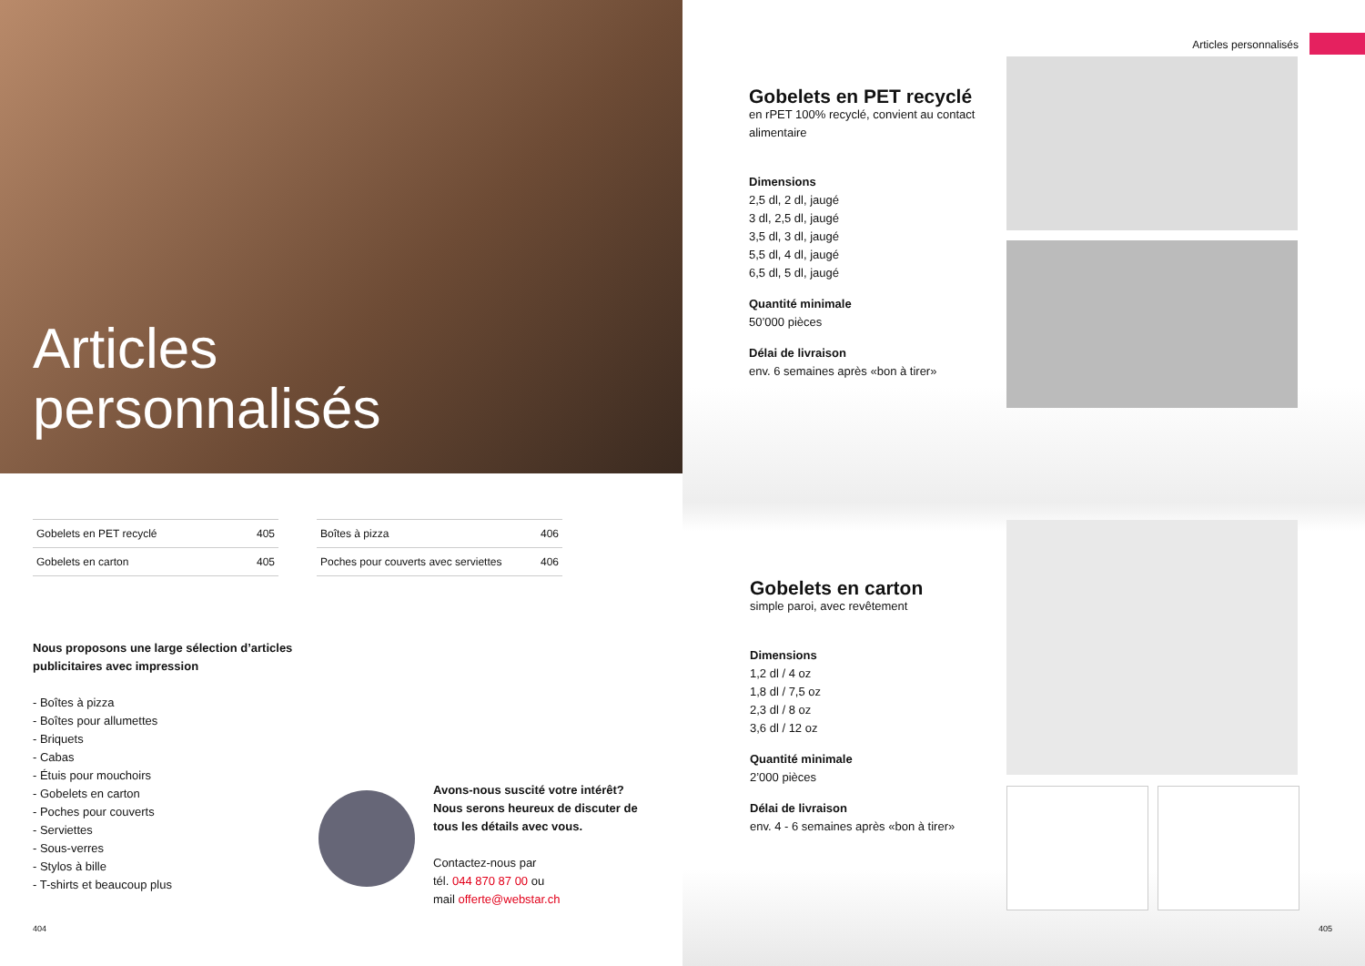Articles
personnalisés
| Gobelets en PET recyclé | 405 |
| Gobelets en carton | 405 |
| Boîtes à pizza | 406 |
| Poches pour couverts avec serviettes | 406 |
Nous proposons une large sélection d’articles publicitaires avec impression
- Boîtes à pizza
- Boîtes pour allumettes
- Briquets
- Cabas
- Étuis pour mouchoirs
- Gobelets en carton
- Poches pour couverts
- Serviettes
- Sous-verres
- Stylos à bille
- T-shirts et beaucoup plus
Avons-nous suscité votre intérêt? Nous serons heureux de discuter de tous les détails avec vous.
Contactez-nous par
tél. 044 870 87 00 ou
mail offerte@webstar.ch
404
Articles personnalisés
Gobelets en PET recyclé
en rPET 100% recyclé, convient au contact alimentaire
Dimensions
2,5 dl, 2 dl, jaugé
3 dl, 2,5 dl, jaugé
3,5 dl, 3 dl, jaugé
5,5 dl, 4 dl, jaugé
6,5 dl, 5 dl, jaugé
Quantité minimale
50’000 pièces
Délai de livraison
env. 6 semaines après «bon à tirer»
Gobelets en carton
simple paroi, avec revêtement
Dimensions
1,2 dl / 4 oz
1,8 dl / 7,5 oz
2,3 dl / 8 oz
3,6 dl / 12 oz
Quantité minimale
2’000 pièces
Délai de livraison
env. 4 - 6 semaines après «bon à tirer»
405